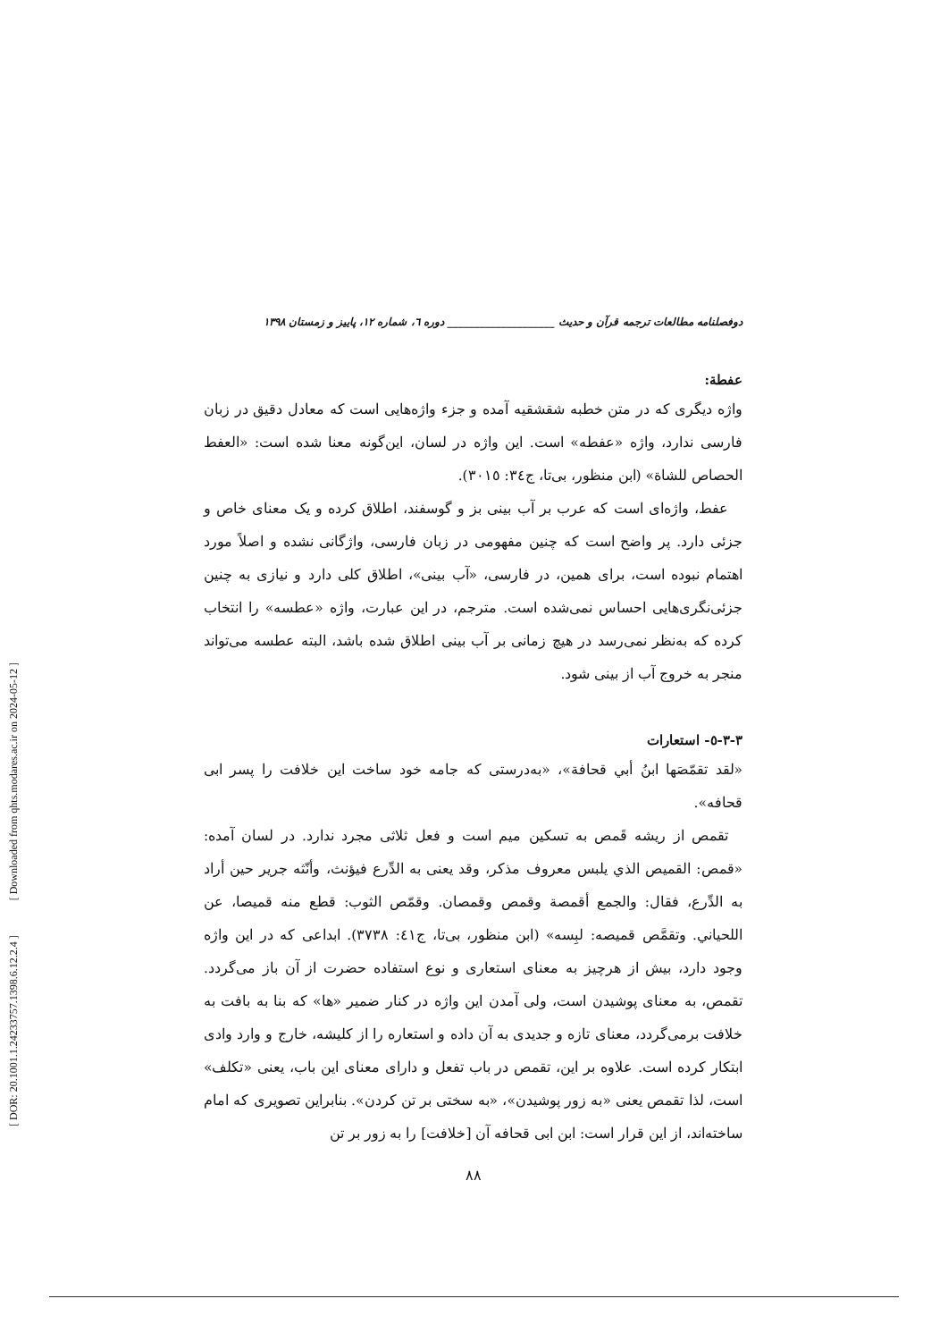[ DOR: 20.1001.1.24233757.1398.6.12.2.4 ] [ Downloaded from qhts.modares.ac.ir on 2024-05-12 ]
دوفصلنامه مطالعات ترجمه قرآن و حدیث ____________________ دوره ٦، شماره ١٢، پاییز و زمستان ١٣٩٨
عفطة:
واژه دیگری که در متن خطبه شقشقیه آمده و جزء واژه‌هایی است که معادل دقیق در زبان فارسی ندارد، واژه «عفطه» است. این واژه در لسان، این‌گونه معنا شده است: «العفط الحصاص للشاة» (ابن منظور، بی‌تا، ج٣٤: ٣٠١٥).
عفط، واژه‌ای است که عرب بر آب بینی بز و گوسفند، اطلاق کرده و یک معنای خاص و جزئی دارد. پر واضح است که چنین مفهومی در زبان فارسی، واژگانی نشده و اصلاً مورد اهتمام نبوده است، برای همین، در فارسی، «آب بینی»، اطلاق کلی دارد و نیازی به چنین جزئی‌نگری‌هایی احساس نمی‌شده است. مترجم، در این عبارت، واژه «عطسه» را انتخاب کرده که به‌نظر نمی‌رسد در هیچ زمانی بر آب بینی اطلاق شده باشد، البته عطسه می‌تواند منجر به خروج آب از بینی شود.
٣-٣-٥- استعارات
«لقد تقمّصَها ابنُ أبي قحافة»، «به‌درستی که جامه خود ساخت این خلافت را پسر ابی قحافه».
تقمص از ریشه قَمص به تسکین میم است و فعل ثلاثی مجرد ندارد. در لسان آمده: «قمص: القميص الذي يلبس معروف مذكر، وقد يعنى به الدِّرع فيؤنث، وأنّثه جرير حين أراد به الدِّرع، فقال: والجمع أقمصة وقمص وقمصان. وقمّص الثوب: قطع منه قميصا، عن اللحياني. وتقمَّص قميصه: لبِسه» (ابن منظور، بی‌تا، ج٤١: ٣٧٣٨). ابداعی که در این واژه وجود دارد، بیش از هرچیز به معنای استعاری و نوع استفاده حضرت از آن باز می‌گردد. تقمص، به معنای پوشیدن است، ولی آمدن این واژه در کنار ضمیر «ها» که بنا به بافت به خلافت برمی‌گردد، معنای تازه و جدیدی به آن داده و استعاره را از کلیشه، خارج و وارد وادی ابتکار کرده است. علاوه بر این، تقمص در باب تفعل و دارای معنای این باب، یعنی «تکلف» است، لذا تقمص یعنی «به زور پوشیدن»، «به سختی بر تن کردن». بنابراین تصویری که امام ساخته‌اند، از این قرار است: ابن ابی قحافه آن [خلافت] را به زور بر تن
٨٨